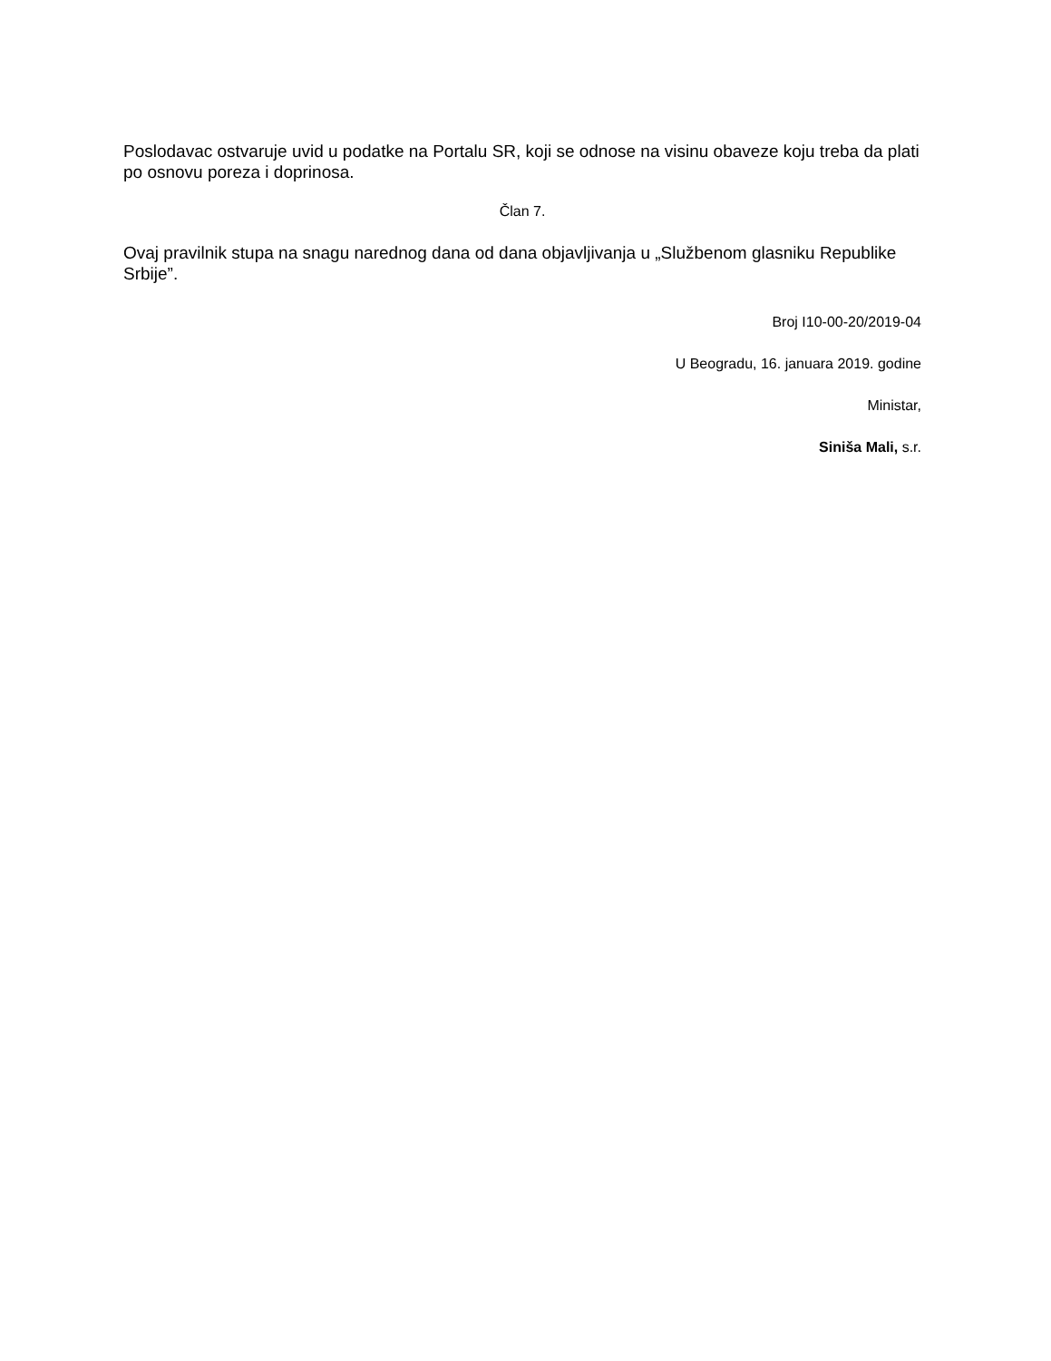Poslodavac ostvaruje uvid u podatke na Portalu SR, koji se odnose na visinu obaveze koju treba da plati po osnovu poreza i doprinosa.
Član 7.
Ovaj pravilnik stupa na snagu narednog dana od dana objavljivanja u „Službenom glasniku Republike Srbije”.
Broj I10-00-20/2019-04
U Beogradu, 16. januara 2019. godine
Ministar,
Siniša Mali, s.r.